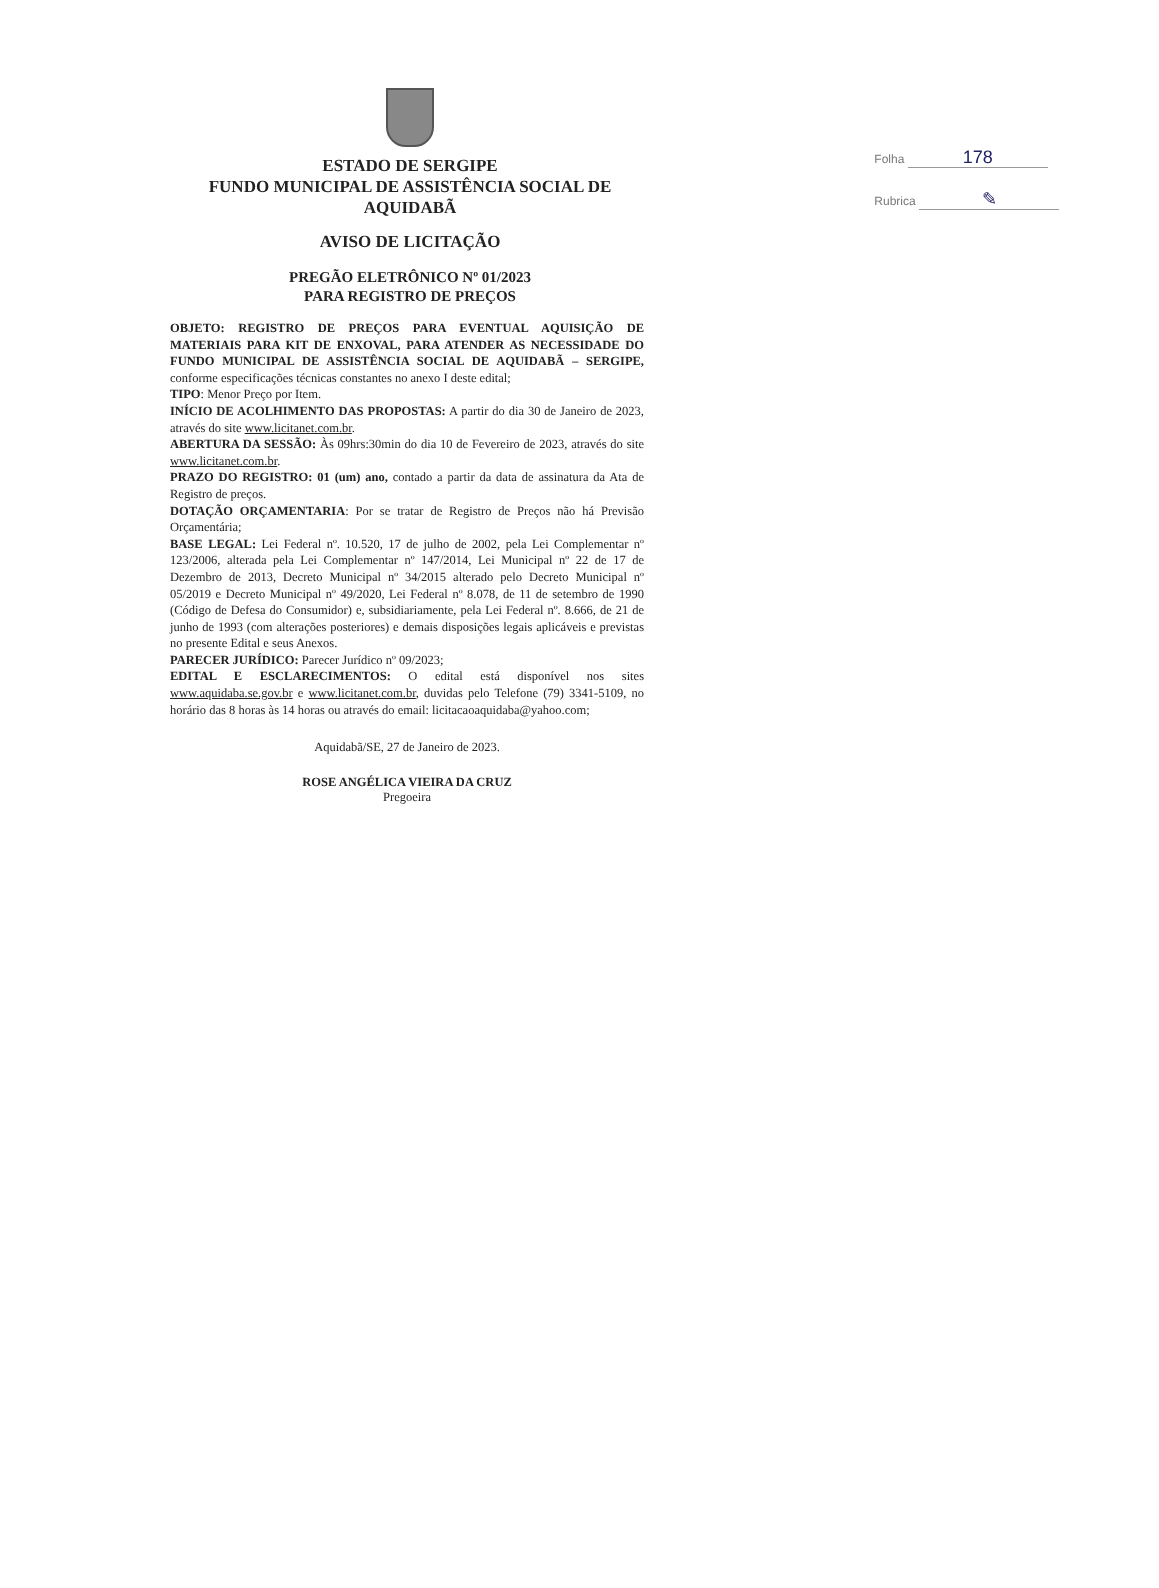Folha 178
Rubrica ✎
ESTADO DE SERGIPE
FUNDO MUNICIPAL DE ASSISTÊNCIA SOCIAL DE AQUIDABÃ
AVISO DE LICITAÇÃO
PREGÃO ELETRÔNICO Nº 01/2023
PARA REGISTRO DE PREÇOS
OBJETO: REGISTRO DE PREÇOS PARA EVENTUAL AQUISIÇÃO DE MATERIAIS PARA KIT DE ENXOVAL, PARA ATENDER AS NECESSIDADE DO FUNDO MUNICIPAL DE ASSISTÊNCIA SOCIAL DE AQUIDABÃ – SERGIPE, conforme especificações técnicas constantes no anexo I deste edital;
TIPO: Menor Preço por Item.
INÍCIO DE ACOLHIMENTO DAS PROPOSTAS: A partir do dia 30 de Janeiro de 2023, através do site www.licitanet.com.br.
ABERTURA DA SESSÃO: Às 09hrs:30min do dia 10 de Fevereiro de 2023, através do site www.licitanet.com.br.
PRAZO DO REGISTRO: 01 (um) ano, contado a partir da data de assinatura da Ata de Registro de preços.
DOTAÇÃO ORÇAMENTARIA: Por se tratar de Registro de Preços não há Previsão Orçamentária;
BASE LEGAL: Lei Federal nº. 10.520, 17 de julho de 2002, pela Lei Complementar nº 123/2006, alterada pela Lei Complementar nº 147/2014, Lei Municipal nº 22 de 17 de Dezembro de 2013, Decreto Municipal nº 34/2015 alterado pelo Decreto Municipal nº 05/2019 e Decreto Municipal nº 49/2020, Lei Federal nº 8.078, de 11 de setembro de 1990 (Código de Defesa do Consumidor) e, subsidiariamente, pela Lei Federal nº. 8.666, de 21 de junho de 1993 (com alterações posteriores) e demais disposições legais aplicáveis e previstas no presente Edital e seus Anexos.
PARECER JURÍDICO: Parecer Jurídico nº 09/2023;
EDITAL E ESCLARECIMENTOS: O edital está disponível nos sites www.aquidaba.se.gov.br e www.licitanet.com.br, duvidas pelo Telefone (79) 3341-5109, no horário das 8 horas às 14 horas ou através do email: licitacaoaquidaba@yahoo.com;
Aquidabã/SE, 27 de Janeiro de 2023.
ROSE ANGÉLICA VIEIRA DA CRUZ
Pregoeira